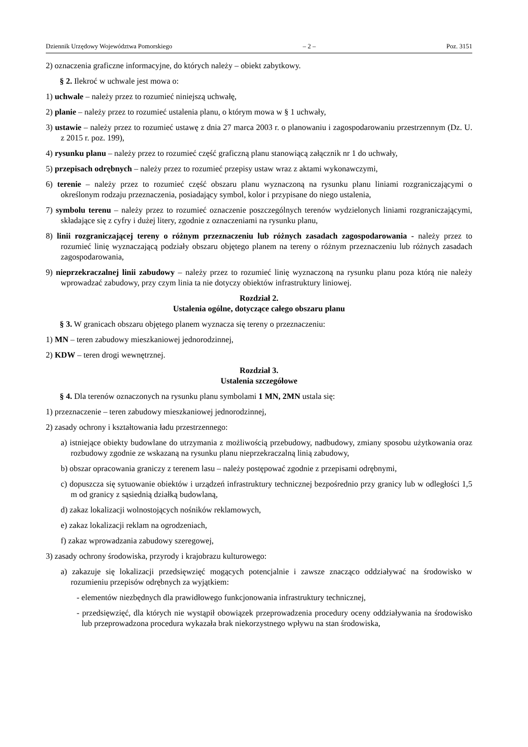Dziennik Urzędowy Województwa Pomorskiego – 2 – Poz. 3151
2) oznaczenia graficzne informacyjne, do których należy – obiekt zabytkowy.
§ 2. Ilekroć w uchwale jest mowa o:
1) uchwale – należy przez to rozumieć niniejszą uchwałę,
2) planie – należy przez to rozumieć ustalenia planu, o którym mowa w § 1 uchwały,
3) ustawie – należy przez to rozumieć ustawę z dnia 27 marca 2003 r. o planowaniu i zagospodarowaniu przestrzennym (Dz. U. z 2015 r. poz. 199),
4) rysunku planu – należy przez to rozumieć część graficzną planu stanowiącą załącznik nr 1 do uchwały,
5) przepisach odrębnych – należy przez to rozumieć przepisy ustaw wraz z aktami wykonawczymi,
6) terenie – należy przez to rozumieć część obszaru planu wyznaczoną na rysunku planu liniami rozgraniczającymi o określonym rodzaju przeznaczenia, posiadający symbol, kolor i przypisane do niego ustalenia,
7) symbolu terenu – należy przez to rozumieć oznaczenie poszczególnych terenów wydzielonych liniami rozgraniczającymi, składające się z cyfry i dużej litery, zgodnie z oznaczeniami na rysunku planu,
8) linii rozgraniczającej tereny o różnym przeznaczeniu lub różnych zasadach zagospodarowania - należy przez to rozumieć linię wyznaczającą podziały obszaru objętego planem na tereny o różnym przeznaczeniu lub różnych zasadach zagospodarowania,
9) nieprzekraczalnej linii zabudowy – należy przez to rozumieć linię wyznaczoną na rysunku planu poza którą nie należy wprowadzać zabudowy, przy czym linia ta nie dotyczy obiektów infrastruktury liniowej.
Rozdział 2.
Ustalenia ogólne, dotyczące całego obszaru planu
§ 3. W granicach obszaru objętego planem wyznacza się tereny o przeznaczeniu:
1) MN – teren zabudowy mieszkaniowej jednorodzinnej,
2) KDW – teren drogi wewnętrznej.
Rozdział 3.
Ustalenia szczegółowe
§ 4. Dla terenów oznaczonych na rysunku planu symbolami 1 MN, 2MN ustala się:
1) przeznaczenie – teren zabudowy mieszkaniowej jednorodzinnej,
2) zasady ochrony i kształtowania ładu przestrzennego:
a) istniejące obiekty budowlane do utrzymania z możliwością przebudowy, nadbudowy, zmiany sposobu użytkowania oraz rozbudowy zgodnie ze wskazaną na rysunku planu nieprzekraczalną linią zabudowy,
b) obszar opracowania graniczy z terenem lasu – należy postępować zgodnie z przepisami odrębnymi,
c) dopuszcza się sytuowanie obiektów i urządzeń infrastruktury technicznej bezpośrednio przy granicy lub w odległości 1,5 m od granicy z sąsiednią działką budowlaną,
d) zakaz lokalizacji wolnostojących nośników reklamowych,
e) zakaz lokalizacji reklam na ogrodzeniach,
f) zakaz wprowadzania zabudowy szeregowej,
3) zasady ochrony środowiska, przyrody i krajobrazu kulturowego:
a) zakazuje się lokalizacji przedsięwzięć mogących potencjalnie i zawsze znacząco oddziaływać na środowisko w rozumieniu przepisów odrębnych za wyjątkiem:
- elementów niezbędnych dla prawidłowego funkcjonowania infrastruktury technicznej,
- przedsięwzięć, dla których nie wystąpił obowiązek przeprowadzenia procedury oceny oddziaływania na środowisko lub przeprowadzona procedura wykazała brak niekorzystnego wpływu na stan środowiska,